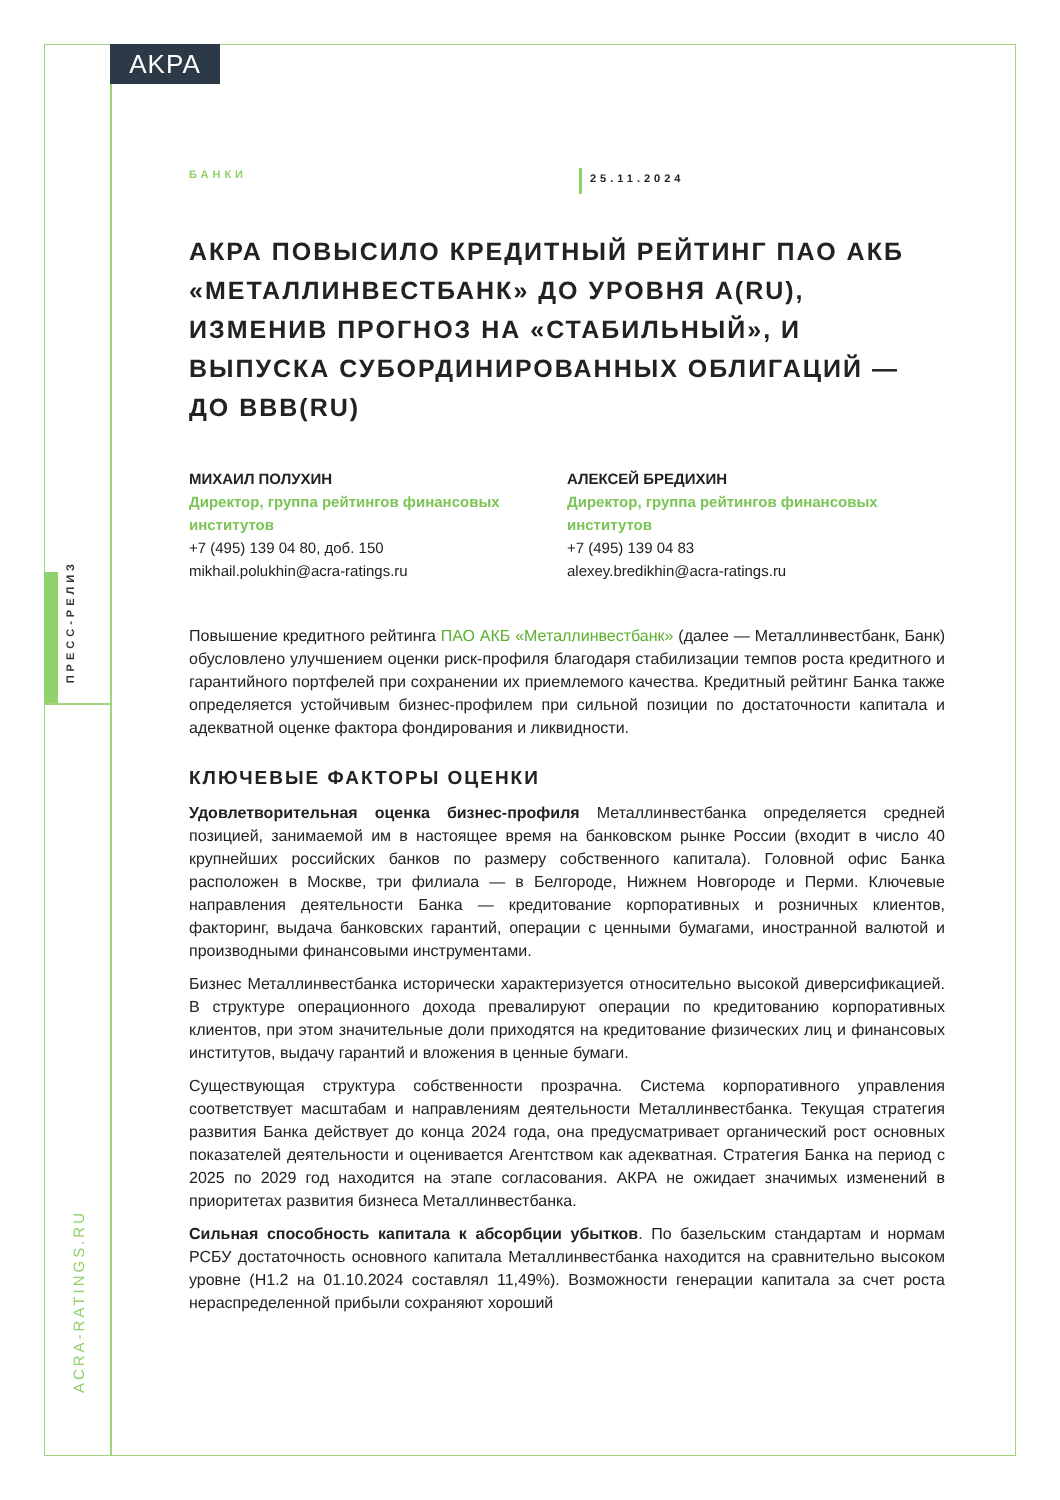AKPA
ПРЕСС-РЕЛИЗ
ACRA-RATINGS.RU
БАНКИ
25.11.2024
АКРА ПОВЫСИЛО КРЕДИТНЫЙ РЕЙТИНГ ПАО АКБ «МЕТАЛЛИНВЕСТБАНК» ДО УРОВНЯ A(RU), ИЗМЕНИВ ПРОГНОЗ НА «СТАБИЛЬНЫЙ», И ВЫПУСКА СУБОРДИНИРОВАННЫХ ОБЛИГАЦИЙ — ДО BBB(RU)
МИХАИЛ ПОЛУХИН
Директор, группа рейтингов финансовых институтов
+7 (495) 139 04 80, доб. 150
mikhail.polukhin@acra-ratings.ru
АЛЕКСЕЙ БРЕДИХИН
Директор, группа рейтингов финансовых институтов
+7 (495) 139 04 83
alexey.bredikhin@acra-ratings.ru
Повышение кредитного рейтинга ПАО АКБ «Металлинвестбанк» (далее — Металлинвестбанк, Банк) обусловлено улучшением оценки риск-профиля благодаря стабилизации темпов роста кредитного и гарантийного портфелей при сохранении их приемлемого качества. Кредитный рейтинг Банка также определяется устойчивым бизнес-профилем при сильной позиции по достаточности капитала и адекватной оценке фактора фондирования и ликвидности.
КЛЮЧЕВЫЕ ФАКТОРЫ ОЦЕНКИ
Удовлетворительная оценка бизнес-профиля Металлинвестбанка определяется средней позицией, занимаемой им в настоящее время на банковском рынке России (входит в число 40 крупнейших российских банков по размеру собственного капитала). Головной офис Банка расположен в Москве, три филиала — в Белгороде, Нижнем Новгороде и Перми. Ключевые направления деятельности Банка — кредитование корпоративных и розничных клиентов, факторинг, выдача банковских гарантий, операции с ценными бумагами, иностранной валютой и производными финансовыми инструментами.
Бизнес Металлинвестбанка исторически характеризуется относительно высокой диверсификацией. В структуре операционного дохода превалируют операции по кредитованию корпоративных клиентов, при этом значительные доли приходятся на кредитование физических лиц и финансовых институтов, выдачу гарантий и вложения в ценные бумаги.
Существующая структура собственности прозрачна. Система корпоративного управления соответствует масштабам и направлениям деятельности Металлинвестбанка. Текущая стратегия развития Банка действует до конца 2024 года, она предусматривает органический рост основных показателей деятельности и оценивается Агентством как адекватная. Стратегия Банка на период с 2025 по 2029 год находится на этапе согласования. АКРА не ожидает значимых изменений в приоритетах развития бизнеса Металлинвестбанка.
Сильная способность капитала к абсорбции убытков. По базельским стандартам и нормам РСБУ достаточность основного капитала Металлинвестбанка находится на сравнительно высоком уровне (Н1.2 на 01.10.2024 составлял 11,49%). Возможности генерации капитала за счет роста нераспределенной прибыли сохраняют хороший